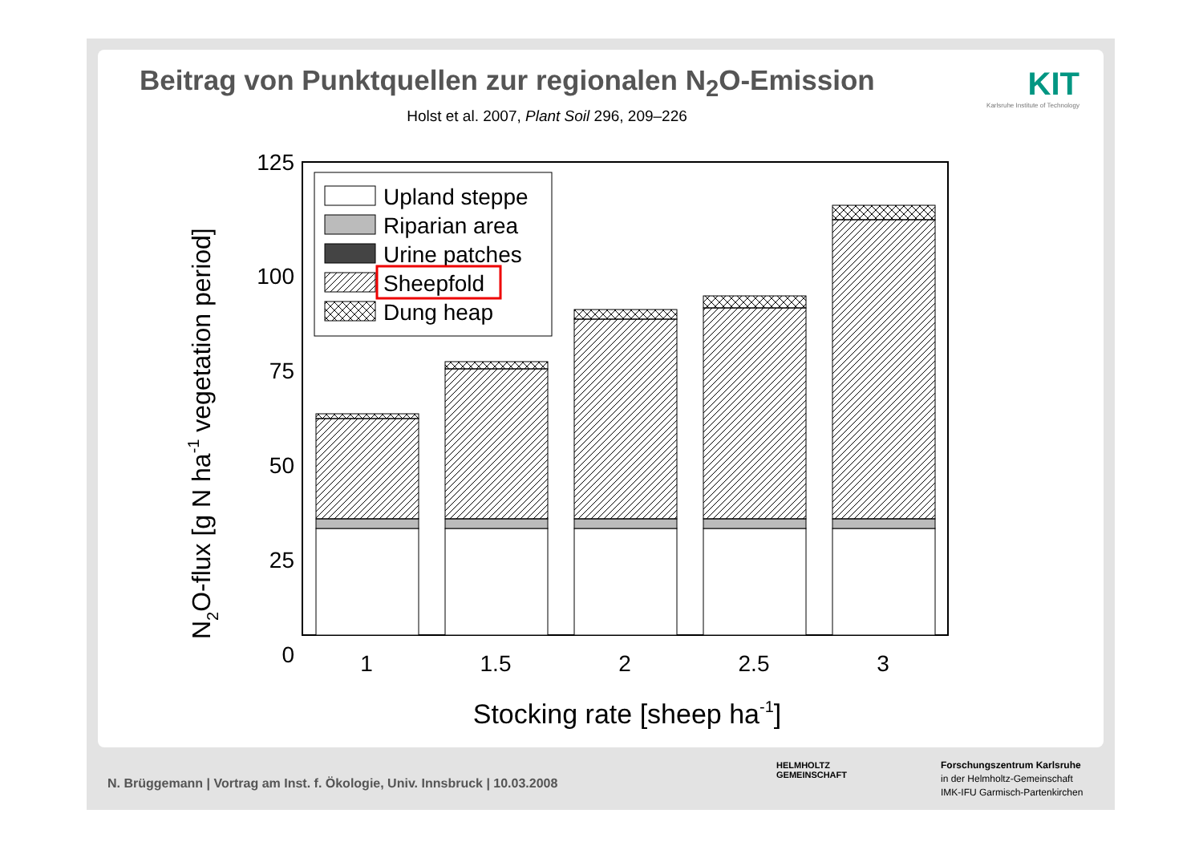Beitrag von Punktquellen zur regionalen N<sub>2</sub>O-Emission
Holst et al. 2007, Plant Soil 296, 209–226
KIT
Karlsruhe Institute of Technology
125
100
75
50
25
0
1
1.5
2
2.5
3
Stocking rate [sheep ha-1]
N2O-flux [g N ha-1 vegetation period]
Upland steppe
Riparian area
Urine patches
Sheepfold
Dung heap
N. Brüggemann | Vortrag am Inst. f. Ökologie, Univ. Innsbruck | 10.03.2008
HELMHOLTZ
GEMEINSCHAFT
Forschungszentrum Karlsruhe
in der Helmholtz-Gemeinschaft
IMK-IFU Garmisch-Partenkirchen